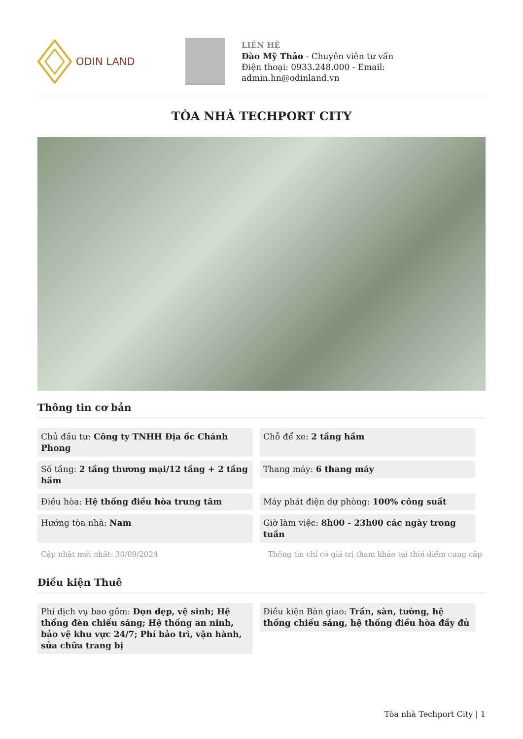ODIN LAND
LIÊN HỆ
Đào Mỹ Thảo - Chuyên viên tư vấn
Điện thoại: 0933.248.000 - Email:
admin.hn@odinland.vn
TÒA NHÀ TECHPORT CITY
Thông tin cơ bản
Chủ đầu tư: Công ty TNHH Địa ốc Chánh Phong
Chỗ để xe: 2 tầng hầm
Số tầng: 2 tầng thương mại/12 tầng + 2 tầng hầm
Thang máy: 6 thang máy
Điều hòa: Hệ thống điều hòa trung tâm
Máy phát điện dự phòng: 100% công suất
Hướng tòa nhà: Nam
Giờ làm việc: 8h00 - 23h00 các ngày trong tuần
Cập nhật mới nhất: 30/09/2024 Thông tin chỉ có giá trị tham khảo tại thời điểm cung cấp
Điều kiện Thuê
Phí dịch vụ bao gồm: Dọn dẹp, vệ sinh; Hệ thống đèn chiếu sáng; Hệ thống an ninh, bảo vệ khu vực 24/7; Phí bảo trì, vận hành, sửa chữa trang bị
Điều kiện Bàn giao: Trần, sàn, tường, hệ thống chiếu sáng, hệ thống điều hòa đầy đủ
Tòa nhà Techport City | 1